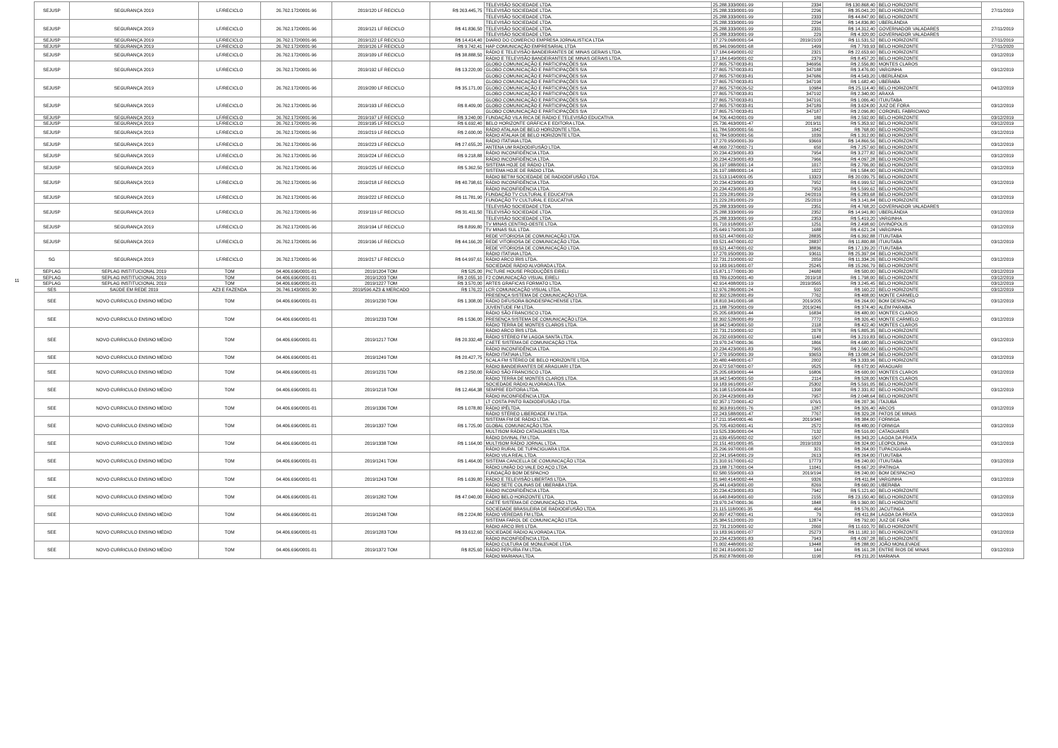11
| SEJUSP | SEGURANÇA 2019 | LF/RECICLO | 26.762.172/0001-96 | 2019/120 LF RECICLO | R$ 263.445,75 | TELEVISÃO SOCIEDADE LTDA. | 25.288.333/0001-99 | 2334 | R$ 130.868,40 | BELO HORIZONTE | 27/11/2019 |
| | | | | | | TELEVISÃO SOCIEDADE LTDA. | 25.288.333/0001-99 | 2296 | R$ 35.041,20 | BELO HORIZONTE | |
| | | | | | | TELEVISÃO SOCIEDADE LTDA. | 25.288.333/0001-99 | 2333 | R$ 44.847,00 | BELO HORIZONTE | |
| SEJUSP | SEGURANÇA 2019 | LF/RECICLO | 26.762.172/0001-96 | 2019/121 LF RECICLO | R$ 41.836,50 | TELEVISÃO SOCIEDADE LTDA. | 25.288.333/0001-99 | 2294 | R$ 14.836,80 | UBERLÂNDIA | 27/11/2019 |
| | | | | | | TELEVISÃO SOCIEDADE LTDA. | 25.288.333/0001-99 | 2331 | R$ 14.312,40 | GOVERNADOR VALADARES | |
| | | | | | | TELEVISÃO SOCIEDADE LTDA. | 25.288.333/0001-99 | 229 | R$ 4.320,00 | GOVERNADOR VALADARES | |
| SEJUSP | SEGURANÇA 2019 | LF/RECICLO | 26.762.172/0001-96 | 2019/122 LF RECICLO | R$ 14.414,40 | DIARIO DO COMERCIO EMPRESA JORNALISTICA LTDA | 17.279.068/0001-54 | 2019/2103 | R$ 11.531,52 | BELO HORIZONTE | 27/11/2019 |
| SEJUSP | SEGURANÇA 2019 | LF/RECICLO | 26.762.172/0001-96 | 2019/126 LF RECICLO | R$ 9.742,41 | HAP COMUNICAÇÃO EMPRESARIAL LTDA | 05.346.096/0001-68 | 1499 | R$ 7.793,93 | BELO HORIZONTE | 27/11/2020 |
| SEJUSP | SEGURANÇA 2019 | LF/RECICLO | 26.762.172/0001-96 | 2019/109 LF RECICLO | R$ 38.888,50 | RÁDIO E TELEVISÃO BANDEIRANTES DE MINAS GERAIS LTDA. | 17.184.649/0001-02 | 2321 | R$ 22.653,60 | BELO HORIZONTE | 03/12/2019 |
| | | | | | | RÁDIO E TELEVISÃO BANDEIRANTES DE MINAS GERAIS LTDA. | 17.184.649/0001-02 | 2379 | R$ 8.457,20 | BELO HORIZONTE | |
| SEJUSP | SEGURANÇA 2019 | LF/RECICLO | 26.762.172/0001-96 | 2019/192 LF RECICLO | R$ 13.220,00 | GLOBO COMUNICAÇÃO E PARTICIPAÇÕES S/A | 27.865.757/0033-81 | 346956 | R$ 2.556,80 | MONTES CLAROS | 03/12/2019 |
| | | | | | | GLOBO COMUNICAÇÃO E PARTICIPAÇÕES S/A | 27.865.757/0033-81 | 347188 | R$ 3.476,00 | VARGINHA | |
| | | | | | | GLOBO COMUNICAÇÃO E PARTICIPAÇÕES S/A | 27.865.757/0033-81 | 347686 | R$ 4.543,20 | UBERLÂNDIA | |
| SEJUSP | SEGURANÇA 2019 | LF/RECICLO | 26.762.172/0001-96 | 2019/200 LF RECICLO | R$ 35.171,00 | GLOBO COMUNICAÇÃO E PARTICIPAÇÕES S/A | 27.865.757/0033-81 | 347190 | R$ 1.682,40 | UBERABA | 04/12/2019 |
| | | | | | | GLOBO COMUNICAÇÃO E PARTICIPAÇÕES S/A | 27.865.757/0026-52 | 10984 | R$ 25.114,40 | BELO HORIZONTE | |
| | | | | | | GLOBO COMUNICAÇÃO E PARTICIPAÇÕES S/A | 27.865.757/0033-81 | 347192 | R$ 2.340,00 | ARAXÁ | |
| SEJUSP | SEGURANÇA 2019 | LF/RECICLO | 26.762.172/0001-96 | 2019/193 LF RECICLO | R$ 8.409,00 | GLOBO COMUNICAÇÃO E PARTICIPAÇÕES S/A | 27.865.757/0033-81 | 347191 | R$ 1.006,40 | ITUIUTABA | 03/12/2019 |
| | | | | | | GLOBO COMUNICAÇÃO E PARTICIPAÇÕES S/A | 27.865.757/0033-81 | 347189 | R$ 3.624,00 | JUIZ DE FORA | |
| | | | | | | GLOBO COMUNICAÇÃO E PARTICIPAÇÕES S/A | 27.865.757/0033-81 | 347187 | R$ 2.096,80 | CORONEL FABRICIANO | |
| SEJUSP | SEGURANÇA 2019 | LF/RECICLO | 26.762.172/0001-96 | 2019/197 LF RECICLO | R$ 3.240,00 | FUNDAÇÃO VILA RICA DE RÁDIO E TELEVISÃO EDUCATIVA | 04.706.442/0001-09 | 180 | R$ 2.592,00 | BELO HORIZONTE | 03/12/2019 |
| SEJUSP | SEGURANÇA 2019 | LF/RECICLO | 26.762.172/0001-96 | 2019/195 LF RECICLO | R$ 6.692,40 | BELO HORIZONTE GRÁFICA E EDITORA LTDA. | 25.736.463/0001-47 | 2019/11 | R$ 5.353,92 | BELO HORIZONTE | 03/12/2019 |
| SEJUSP | SEGURANÇA 2019 | LF/RECICLO | 26.762.172/0001-96 | 2019/219 LF RECICLO | R$ 2.600,00 | RÁDIO ATALAIA DE BELO HORIZONTE LTDA. | 61.784.500/0001-56 | 1042 | R$ 768,00 | BELO HORIZONTE | 03/12/2019 |
| | | | | | | RÁDIO ATALAIA DE BELO HORIZONTE LTDA. | 61.784.500/0001-56 | 1039 | R$ 1.312,00 | BELO HORIZONTE | |
| SEJUSP | SEGURANÇA 2019 | LF/RECICLO | 26.762.172/0001-96 | 2019/223 LF RECICLO | R$ 27.655,20 | RÁDIO ITATIAIA LTDA. | 17.270.950/0001-39 | 93669 | R$ 14.866,56 | BELO HORIZONTE | 03/12/2019 |
| | | | | | | ANTENA UM RADIODIFUSÃO LTDA. | 48.060.727/0002-71 | 650 | R$ 7.257,60 | BELO HORIZONTE | |
| SEJUSP | SEGURANÇA 2019 | LF/RECICLO | 26.762.172/0001-96 | 2019/224 LF RECICLO | R$ 9.218,88 | RÁDIO INCONFIDÊNCIA LTDA. | 20.234.423/0001-83 | 7954 | R$ 3.277,82 | BELO HORIZONTE | 03/12/2019 |
| | | | | | | RÁDIO INCONFIDÊNCIA LTDA. | 20.234.423/0001-83 | 7966 | R$ 4.097,28 | BELO HORIZONTE | |
| SEJUSP | SEGURANÇA 2019 | LF/RECICLO | 26.762.172/0001-96 | 2019/225 LF RECICLO | R$ 5.362,50 | SISTEMA HOJE DE RÁDIO LTDA. | 26.197.988/0001-14 | 1017 | R$ 2.706,00 | BELO HORIZONTE | 03/12/2019 |
| | | | | | | SISTEMA HOJE DE RÁDIO LTDA. | 26.197.988/0001-14 | 1022 | R$ 1.584,00 | BELO HORIZONTE | |
| SEJUSP | SEGURANÇA 2019 | LF/RECICLO | 26.762.172/0001-96 | 2019/218 LF RECICLO | R$ 40.798,61 | RÁDIO BETIM SOCIEDADE DE RADIODIFUSÃO LTDA. | 21.513.114/0001-05 | 13323 | R$ 20.039,75 | BELO HORIZONTE | 03/12/2019 |
| | | | | | | RÁDIO INCONFIDÊNCIA LTDA. | 20.234.423/0001-83 | 7952 | R$ 6.999,52 | BELO HORIZONTE | |
| | | | | | | RÁDIO INCONFIDÊNCIA LTDA. | 20.234.423/0001-83 | 7953 | R$ 5.599,62 | BELO HORIZONTE | |
| SEJUSP | SEGURANÇA 2019 | LF/RECICLO | 26.762.172/0001-96 | 2019/222 LF RECICLO | R$ 11.781,90 | FUNDAÇÃO TV CULTURAL E EDUCATIVA | 21.229.281/0001-29 | 24/2019 | R$ 6.283,68 | BELO HORIZONTE | 03/12/2019 |
| | | | | | | FUNDAÇÃO TV CULTURAL E EDUCATIVA | 21.229.281/0001-29 | 25/2019 | R$ 3.141,84 | BELO HORIZONTE | |
| SEJUSP | SEGURANÇA 2019 | LF/RECICLO | 26.762.172/0001-96 | 2019/119 LF RECICLO | R$ 31.411,50 | TELEVISÃO SOCIEDADE LTDA. | 25.288.333/0001-99 | 2351 | R$ 4.768,20 | GOVERNADOR VALADARES | 03/12/2019 |
| | | | | | | TELEVISÃO SOCIEDADE LTDA. | 25.288.333/0001-99 | 2352 | R$ 14.941,80 | UBERLÂNDIA | |
| | | | | | | TELEVISÃO SOCIEDADE LTDA. | 25.288.333/0001-99 | 2353 | R$ 5.419,20 | VARGINHA | |
| SEJUSP | SEGURANÇA 2019 | LF/RECICLO | 26.762.172/0001-96 | 2019/194 LF RECICLO | R$ 8.899,80 | TV MINAS CENTRO-OESTE LTDA. | 01.710.918/0001-97 | 1251 | R$ 2.498,60 | DIVINÓPOLIS | 03/12/2019 |
| | | | | | | TV MINAS SUL LTDA. | 25.649.179/0001-33 | 1688 | R$ 4.621,24 | VARGINHA | |
| SEJUSP | SEGURANÇA 2019 | LF/RECICLO | 26.762.172/0001-96 | 2019/196 LF RECICLO | R$ 44.166,20 | REDE VITORIOSA DE COMUNICAÇÃO LTDA. | 03.521.447/0001-02 | 28835 | R$ 6.392,88 | ITUIUTABA | 03/12/2019 |
| | | | | | | REDE VITORIOSA DE COMUNICAÇÃO LTDA. | 03.521.447/0001-02 | 28837 | R$ 11.800,88 | ITUIUTABA | |
| | | | | | | REDE VITORIOSA DE COMUNICAÇÃO LTDA. | 03.521.447/0001-02 | 38836 | R$ 17.139,20 | ITUIUTABA | |
| SG | SEGURANÇA 2019 | LF/RECICLO | 26.762.172/0001-96 | 2019/217 LF RECICLO | R$ 64.997,61 | RÁDIO ITATIAIA LTDA. | 17.270.950/0001-39 | 93611 | R$ 25.397,04 | BELO HORIZONTE | 03/12/2019 |
| | | | | | | RÁDIO ARCO ÍRIS LTDA. | 22.731.210/0001-92 | 2059 | R$ 11.334,26 | BELO HORIZONTE | |
| | | | | | | SOCIEDADE RÁDIO ALVORADA LTDA. | 19.183.961/0001-07 | 25245 | R$ 15.266,79 | BELO HORIZONTE | |
| SEPLAG | SEPLAG INSTITUCIONAL 2019 | TOM | 04.406.696/0001-01 | 2019/1204 TOM | R$ 525,00 | PICTURE HOUSE PRODUÇÕES EIRELI | 15.871.177/0001-30 | 24680 | R$ 500,00 | BELO HORIZONTE | 03/12/2019 |
| SEPLAG | SEPLAG INSTITUCIONAL 2019 | TOM | 04.406.696/0001-01 | 2019/1203 TOM | R$ 2.055,10 | F2 COMUNICAÇÃO VISUAL EIRELI | 03.789.620/0001-40 | 2019/18 | R$ 1.798,00 | BELO HORIZONTE | 03/12/2019 |
| SEPLAG | SEPLAG INSTITUCIONAL 2019 | TOM | 04.406.696/0001-01 | 2019/1227 TOM | R$ 3.570,00 | ARTES GRAFICAS FORMATO LTDA. | 42.914.408/0001-19 | 2019/3565 | R$ 3.245,45 | BELO HORIZONTE | 03/12/2019 |
| SES | SAÚDE EM REDE 2019 | AZ3 E FAZENDA | 26.746.143/0001-30 | 2019/596 AZ3 & MERCADO | R$ 176,22 | LCR COMUNICAÇÃO VISUAL LTDA. | 12.976.286/0001-24 | 592 | R$ 160,22 | BELO HORIZONTE | 03/12/2019 |
| SEE | NOVO CURRICULO ENSINO MÉDIO | TOM | 04.406.696/0001-01 | 2019/1230 TOM | R$ 1.308,00 | PRESENÇA SISTEMA DE COMUNICAÇÃO LTDA. | 02.392.528/0001-89 | 7762 | R$ 408,00 | MONTE CARMELO | 03/12/2019 |
| | | | | | | RÁDIO DIFUSORA BONDESPACHENSE LTDA. | 18.810.341/0001-98 | 2019/205 | R$ 264,00 | BOM DESPACHO | |
| | | | | | | JUVENTUDE FM LTDA. | 21.188.750/0001-09 | 2019/246 | R$ 374,40 | ALÉM PARAÍBA | |
| SEE | NOVO CURRICULO ENSINO MÉDIO | TOM | 04.406.696/0001-01 | 2019/1233 TOM | R$ 1.536,00 | RÁDIO SÃO FRANCISCO LTDA. | 25.205.683/0001-44 | 16834 | R$ 480,00 | MONTES CLAROS | 03/12/2019 |
| | | | | | | PRESENÇA SISTEMA DE COMUNICAÇÃO LTDA. | 02.392.528/0001-89 | 7772 | R$ 326,40 | MONTE CARMELO | |
| | | | | | | RÁDIO TERRA DE MONTES CLAROS LTDA. | 18.942.540/0001-50 | 2118 | R$ 422,40 | MONTES CLAROS | |
| SEE | NOVO CURRICULO ENSINO MÉDIO | TOM | 04.406.696/0001-01 | 2019/1217 TOM | R$ 20.332,48 | RÁDIO ARCO ÍRIS LTDA. | 22.731.210/0001-92 | 2078 | R$ 5.805,35 | BELO HORIZONTE | 03/12/2019 |
| | | | | | | RÁDIO STÉREO FM LAGOA SANTA LTDA. | 26.232.603/0001-02 | 1140 | R$ 3.219,83 | BELO HORIZONTE | |
| | | | | | | CAETÉ SISTEMA DE COMUNICAÇÃO LTDA. | 23.970.247/0001-36 | 1866 | R$ 4.680,00 | BELO HORIZONTE | |
| | | | | | | RÁDIO INCONFIDÊNCIA LTDA. | 20.234.423/0001-83 | 7965 | R$ 2.560,00 | BELO HORIZONTE | |
| SEE | NOVO CURRICULO ENSINO MÉDIO | TOM | 04.406.696/0001-01 | 2019/1249 TOM | R$ 20.427,75 | RÁDIO ITATIAIA LTDA. | 17.270.950/0001-39 | 93653 | R$ 13.008,24 | BELO HORIZONTE | 03/12/2019 |
| | | | | | | SCALA FM STÉREO DE BELO HORIZONTE LTDA. | 20.480.448/0001-67 | 2002 | R$ 3.333,96 | BELO HORIZONTE | |
| SEE | NOVO CURRICULO ENSINO MÉDIO | TOM | 04.406.696/0001-01 | 2019/1231 TOM | R$ 2.250,00 | RÁDIO BANDEIRANTES DE ARAGUARI LTDA. | 20.672.507/0001-07 | 9525 | R$ 672,00 | ARAGUARI | 03/12/2019 |
| | | | | | | RÁDIO SÃO FRANCISCO LTDA. | 25.205.683/0001-44 | 16806 | R$ 600,00 | MONTES CLAROS | |
| | | | | | | RÁDIO TERRA DE MONTES CLAROS LTDA. | 18.942.540/0001-50 | 2114 | R$ 528,00 | MONTES CLAROS | |
| SEE | NOVO CURRICULO ENSINO MÉDIO | TOM | 04.406.696/0001-01 | 2019/1218 TOM | R$ 12.464,38 | SOCIEDADE RÁDIO ALVORADA LTDA. | 19.183.961/0001-07 | 25302 | R$ 5.591,05 | BELO HORIZONTE | 03/12/2019 |
| | | | | | | SEMPRE EDITORA LTDA. | 26.198.515/0004-84 | 1390 | R$ 2.331,82 | BELO HORIZONTE | |
| | | | | | | RÁDIO INCONFIDÊNCIA LTDA. | 20.234.423/0001-83 | 7957 | R$ 2.048,64 | BELO HORIZONTE | |
| SEE | NOVO CURRICULO ENSINO MÉDIO | TOM | 04.406.696/0001-01 | 2019/1336 TOM | R$ 1.078,80 | LT COSTA PINTO RADIODIFUSÃO LTDA. | 02.357.172/0001-42 | 976/1 | R$ 207,36 | ITAJUBÁ | 03/12/2019 |
| | | | | | | RÁDIO IPÊLTDA. | 02.363.891/0001-76 | 1287 | R$ 326,40 | ARCOS | |
| | | | | | | RÁDIO STÉREO LIBERDADE FM LTDA. | 22.243.588/0001-47 | 7767 | R$ 329,28 | PATOS DE MINAS | |
| SEE | NOVO CURRICULO ENSINO MÉDIO | TOM | 04.406.696/0001-01 | 2019/1337 TOM | R$ 1.725,00 | SISTEMA FM DE RÁDIO LTDA. | 17.211.954/0001-46 | 2019/340 | R$ 384,00 | FORMIGA | 03/12/2019 |
| | | | | | | GLOBAL COMUNICAÇÃO LTDA. | 25.705.492/0001-41 | 2572 | R$ 480,00 | FORMIGA | |
| | | | | | | MULTISOM RÁDIO CATAGUASES LTDA. | 19.525.336/0001-04 | 7132 | R$ 516,00 | CATAGUASES | |
| SEE | NOVO CURRICULO ENSINO MÉDIO | TOM | 04.406.696/0001-01 | 2019/1338 TOM | R$ 1.164,00 | RÁDIO DIVINAL FM LTDA. | 21.639.455/0002-02 | 1507 | R$ 343,20 | LAGOA DA PRATA | 03/12/2019 |
| | | | | | | MULTISOM RÁDIO JORNAL LTDA. | 22.151.401/0001-85 | 2019/1033 | R$ 324,00 | LEOPOLDINA | |
| | | | | | | RÁDIO RURAL DE TUPACIGUARA LTDA. | 25.296.997/0001-08 | 321 | R$ 264,00 | TUPACIGUARA | |
| SEE | NOVO CURRICULO ENSINO MÉDIO | TOM | 04.406.696/0001-01 | 2019/1241 TOM | R$ 1.464,00 | RÁDIO VILA REAL LTDA. | 22.241.954/0001-29 | 2613 | R$ 264,00 | ITUIUTABA | 03/12/2019 |
| | | | | | | SISTEMA CANCELLA DE COMUNICAÇÃO LTDA. | 21.310.917/0001-62 | 17773 | R$ 240,00 | ITUIUTABA | |
| | | | | | | RÁDIO UNIÃO DO VALE DO AÇO LTDA. | 23.188.717/0001-04 | 11041 | R$ 667,20 | IPATINGA | |
| SEE | NOVO CURRICULO ENSINO MÉDIO | TOM | 04.406.696/0001-01 | 2019/1243 TOM | R$ 1.639,80 | FUNDAÇÃO BOM DESPACHO | 02.580.559/0001-63 | 2019/194 | R$ 240,00 | BOM DESPACHO | 03/12/2019 |
| | | | | | | RÁDIO E TELEVISÃO LIBERTAS LTDA. | 01.940.414/0002-44 | 9326 | R$ 411,84 | VARGINHA | |
| | | | | | | RÁDIO SETE COLINAS DE UBERABA LTDA. | 25.441.643/0001-00 | 8269 | R$ 660,00 | UBERABA | |
| SEE | NOVO CURRICULO ENSINO MÉDIO | TOM | 04.406.696/0001-01 | 2019/1282 TOM | R$ 47.040,00 | RÁDIO INCONFIDÊNCIA LTDA. | 20.234.423/0001-83 | 7942 | R$ 5.121,60 | BELO HORIZONTE | 03/12/2019 |
| | | | | | | RÁDIO BELO HORIZONTE LTDA. | 16.640.849/0001-60 | 2155 | R$ 23.150,40 | BELO HORIZONTE | |
| | | | | | | CAETÉ SISTEMA DE COMUNICAÇÃO LTDA. | 23.970.247/0001-36 | 1848 | R$ 9.360,00 | BELO HORIZONTE | |
| SEE | NOVO CURRICULO ENSINO MÉDIO | TOM | 04.406.696/0001-01 | 2019/1248 TOM | R$ 2.224,80 | SOCIEDADE BRASILEIRA DE RADIODIFUSÃO LTDA. | 21.115.118/0001-35 | 464 | R$ 576,00 | JACUTINGA | 03/12/2019 |
| | | | | | | RÁDIO VEREDAS FM LTDA. | 20.897.427/0001-41 | 79 | R$ 411,84 | LAGOA DA PRATA | |
| | | | | | | SISTEMA FAROL DE COMUNICAÇÃO LTDA. | 25.384.512/0001-20 | 12874 | R$ 792,00 | JUIZ DE FORA | |
| SEE | NOVO CURRICULO ENSINO MÉDIO | TOM | 04.406.696/0001-01 | 2019/1283 TOM | R$ 33.612,60 | RÁDIO ARCO ÍRIS LTDA. | 22.731.210/0001-92 | 2060 | R$ 11.610,70 | BELO HORIZONTE | 03/12/2019 |
| | | | | | | SOCIEDADE RÁDIO ALVORADA LTDA. | 19.183.961/0001-07 | 25273 | R$ 11.182,10 | BELO HORIZONTE | |
| | | | | | | RÁDIO INCONFIDÊNCIA LTDA. | 20.234.423/0001-83 | 7943 | R$ 4.097,28 | BELO HORIZONTE | |
| SEE | NOVO CURRICULO ENSINO MÉDIO | TOM | 04.406.696/0001-01 | 2019/1372 TOM | R$ 825,60 | RÁDIO CULTURA DE MONLEVADE LTDA. | 71.002.448/0001-92 | 13448 | R$ 288,00 | JOÃO MONLEVADE | 03/12/2019 |
| | | | | | | RÁDIO PEPUÍRA FM LTDA. | 02.241.816/0001-32 | 144 | R$ 161,28 | ENTRE RIOS DE MINAS | |
| | | | | | | RÁDIO MARIANA LTDA. | 25.892.878/0001-00 | 1190 | R$ 211,20 | MARIANA | |